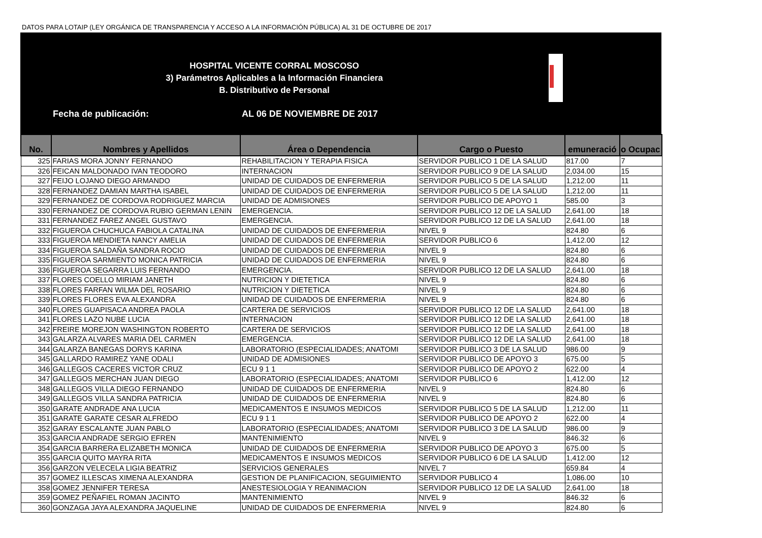DATOS PARA LOTAIP (LEY ORGÁNICA DE TRANSPARENCIA Y ACCESO A LA INFORMACIÓN PÚBLICA) AL 31 DE OCTUBRE DE 2017
HOSPITAL VICENTE CORRAL MOSCOSO
3) Parámetros Aplicables a la Información Financiera
B. Distributivo de Personal
Fecha de publicación: AL 06 DE NOVIEMBRE DE 2017
| No. | Nombres y Apellidos | Área o Dependencia | Cargo o Puesto | emuneració | o Ocupac |
| --- | --- | --- | --- | --- | --- |
| 325 | FARIAS MORA JONNY FERNANDO | REHABILITACION Y TERAPIA FISICA | SERVIDOR PUBLICO 1 DE LA SALUD | 817.00 | 7 |
| 326 | FEICAN MALDONADO IVAN TEODORO | INTERNACION | SERVIDOR PUBLICO 9 DE LA SALUD | 2,034.00 | 15 |
| 327 | FEIJO LOJANO DIEGO ARMANDO | UNIDAD DE CUIDADOS DE ENFERMERIA | SERVIDOR PUBLICO 5 DE LA SALUD | 1,212.00 | 11 |
| 328 | FERNANDEZ DAMIAN MARTHA ISABEL | UNIDAD DE CUIDADOS DE ENFERMERIA | SERVIDOR PUBLICO 5 DE LA SALUD | 1,212.00 | 11 |
| 329 | FERNANDEZ DE CORDOVA RODRIGUEZ MARCIA | UNIDAD DE ADMISIONES | SERVIDOR PUBLICO DE APOYO 1 | 585.00 | 3 |
| 330 | FERNANDEZ DE CORDOVA RUBIO GERMAN LENIN | EMERGENCIA. | SERVIDOR PUBLICO 12 DE LA SALUD | 2,641.00 | 18 |
| 331 | FERNANDEZ FAREZ ANGEL GUSTAVO | EMERGENCIA. | SERVIDOR PUBLICO 12 DE LA SALUD | 2,641.00 | 18 |
| 332 | FIGUEROA CHUCHUCA FABIOLA CATALINA | UNIDAD DE CUIDADOS DE ENFERMERIA | NIVEL 9 | 824.80 | 6 |
| 333 | FIGUEROA MENDIETA NANCY AMELIA | UNIDAD DE CUIDADOS DE ENFERMERIA | SERVIDOR PUBLICO 6 | 1,412.00 | 12 |
| 334 | FIGUEROA SALDAÑA SANDRA ROCIO | UNIDAD DE CUIDADOS DE ENFERMERIA | NIVEL 9 | 824.80 | 6 |
| 335 | FIGUEROA SARMIENTO MONICA PATRICIA | UNIDAD DE CUIDADOS DE ENFERMERIA | NIVEL 9 | 824.80 | 6 |
| 336 | FIGUEROA SEGARRA LUIS FERNANDO | EMERGENCIA. | SERVIDOR PUBLICO 12 DE LA SALUD | 2,641.00 | 18 |
| 337 | FLORES COELLO MIRIAM JANETH | NUTRICION Y DIETETICA | NIVEL 9 | 824.80 | 6 |
| 338 | FLORES FARFAN WILMA DEL ROSARIO | NUTRICION Y DIETETICA | NIVEL 9 | 824.80 | 6 |
| 339 | FLORES FLORES EVA ALEXANDRA | UNIDAD DE CUIDADOS DE ENFERMERIA | NIVEL 9 | 824.80 | 6 |
| 340 | FLORES GUAPISACA ANDREA PAOLA | CARTERA DE SERVICIOS | SERVIDOR PUBLICO 12 DE LA SALUD | 2,641.00 | 18 |
| 341 | FLORES LAZO NUBE LUCIA | INTERNACION | SERVIDOR PUBLICO 12 DE LA SALUD | 2,641.00 | 18 |
| 342 | FREIRE MOREJON WASHINGTON ROBERTO | CARTERA DE SERVICIOS | SERVIDOR PUBLICO 12 DE LA SALUD | 2,641.00 | 18 |
| 343 | GALARZA ALVARES MARIA DEL CARMEN | EMERGENCIA. | SERVIDOR PUBLICO 12 DE LA SALUD | 2,641.00 | 18 |
| 344 | GALARZA BANEGAS DORYS KARINA | LABORATORIO (ESPECIALIDADES; ANATOMI | SERVIDOR PUBLICO 3 DE LA SALUD | 986.00 | 9 |
| 345 | GALLARDO RAMIREZ YANE ODALI | UNIDAD DE ADMISIONES | SERVIDOR PUBLICO DE APOYO 3 | 675.00 | 5 |
| 346 | GALLEGOS CACERES VICTOR CRUZ | ECU 9 1 1 | SERVIDOR PUBLICO DE APOYO 2 | 622.00 | 4 |
| 347 | GALLEGOS MERCHAN JUAN DIEGO | LABORATORIO (ESPECIALIDADES; ANATOMI | SERVIDOR PUBLICO 6 | 1,412.00 | 12 |
| 348 | GALLEGOS VILLA DIEGO FERNANDO | UNIDAD DE CUIDADOS DE ENFERMERIA | NIVEL 9 | 824.80 | 6 |
| 349 | GALLEGOS VILLA SANDRA PATRICIA | UNIDAD DE CUIDADOS DE ENFERMERIA | NIVEL 9 | 824.80 | 6 |
| 350 | GARATE ANDRADE ANA LUCIA | MEDICAMENTOS E INSUMOS MEDICOS | SERVIDOR PUBLICO 5 DE LA SALUD | 1,212.00 | 11 |
| 351 | GARATE GARATE CESAR ALFREDO | ECU 9 1 1 | SERVIDOR PUBLICO DE APOYO 2 | 622.00 | 4 |
| 352 | GARAY ESCALANTE JUAN PABLO | LABORATORIO (ESPECIALIDADES; ANATOMI | SERVIDOR PUBLICO 3 DE LA SALUD | 986.00 | 9 |
| 353 | GARCIA ANDRADE SERGIO EFREN | MANTENIMIENTO | NIVEL 9 | 846.32 | 6 |
| 354 | GARCIA BARRERA ELIZABETH MONICA | UNIDAD DE CUIDADOS DE ENFERMERIA | SERVIDOR PUBLICO DE APOYO 3 | 675.00 | 5 |
| 355 | GARCIA QUITO MAYRA RITA | MEDICAMENTOS E INSUMOS MEDICOS | SERVIDOR PUBLICO 6 DE LA SALUD | 1,412.00 | 12 |
| 356 | GARZON VELECELA LIGIA BEATRIZ | SERVICIOS GENERALES | NIVEL 7 | 659.84 | 4 |
| 357 | GOMEZ ILLESCAS XIMENA ALEXANDRA | GESTION DE PLANIFICACION, SEGUIMIENTO | SERVIDOR PUBLICO 4 | 1,086.00 | 10 |
| 358 | GOMEZ JENNIFER TERESA | ANESTESIOLOGIA Y REANIMACION | SERVIDOR PUBLICO 12 DE LA SALUD | 2,641.00 | 18 |
| 359 | GOMEZ PEÑAFIEL ROMAN JACINTO | MANTENIMIENTO | NIVEL 9 | 846.32 | 6 |
| 360 | GONZAGA JAYA ALEXANDRA JAQUELINE | UNIDAD DE CUIDADOS DE ENFERMERIA | NIVEL 9 | 824.80 | 6 |